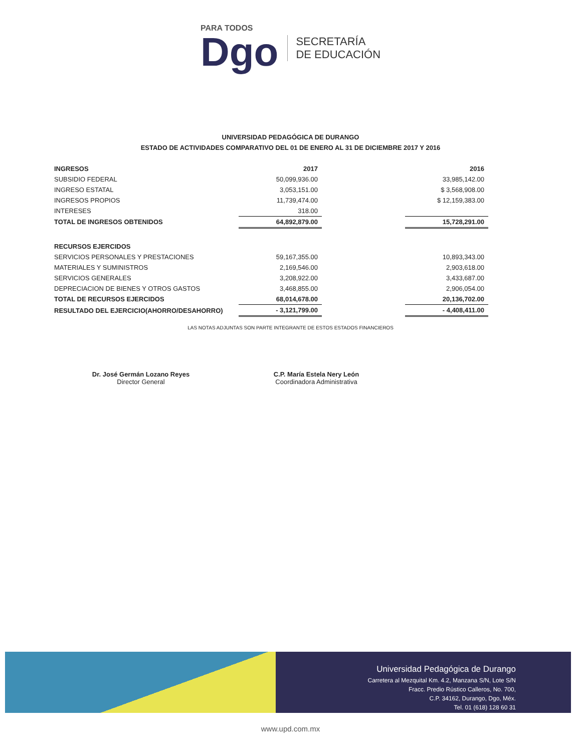PARA TODOS
Dgo
SECRETARÍA
DE EDUCACIÓN
UNIVERSIDAD PEDAGÓGICA DE DURANGO
ESTADO DE ACTIVIDADES COMPARATIVO DEL 01 DE ENERO AL 31 DE DICIEMBRE 2017 Y 2016
| INGRESOS | 2017 | | 2016 |
| --- | --- | --- | --- |
| SUBSIDIO FEDERAL | 50,099,936.00 | | 33,985,142.00 |
| INGRESO ESTATAL | 3,053,151.00 | | $ 3,568,908.00 |
| INGRESOS PROPIOS | 11,739,474.00 | | $ 12,159,383.00 |
| INTERESES | 318.00 | | |
| TOTAL DE INGRESOS OBTENIDOS | 64,892,879.00 | | 15,728,291.00 |
| RECURSOS EJERCIDOS | | | |
| SERVICIOS PERSONALES Y PRESTACIONES | 59,167,355.00 | | 10,893,343.00 |
| MATERIALES Y SUMINISTROS | 2,169,546.00 | | 2,903,618.00 |
| SERVICIOS GENERALES | 3,208,922.00 | | 3,433,687.00 |
| DEPRECIACION DE BIENES Y OTROS GASTOS | 3,468,855.00 | | 2,906,054.00 |
| TOTAL DE RECURSOS EJERCIDOS | 68,014,678.00 | | 20,136,702.00 |
| RESULTADO DEL EJERCICIO(AHORRO/DESAHORRO) | - 3,121,799.00 | | - 4,408,411.00 |
LAS NOTAS ADJUNTAS SON PARTE INTEGRANTE DE ESTOS ESTADOS FINANCIEROS
Dr. José Germán Lozano Reyes
Director General
C.P. María Estela Nery León
Coordinadora Administrativa
Universidad Pedagógica de Durango
Carretera al Mezquital Km. 4.2, Manzana S/N, Lote S/N
Fracc. Predio Rústico Calleros, No. 700,
C.P. 34162, Durango, Dgo, Méx.
Tel. 01 (618) 128 60 31
www.upd.com.mx